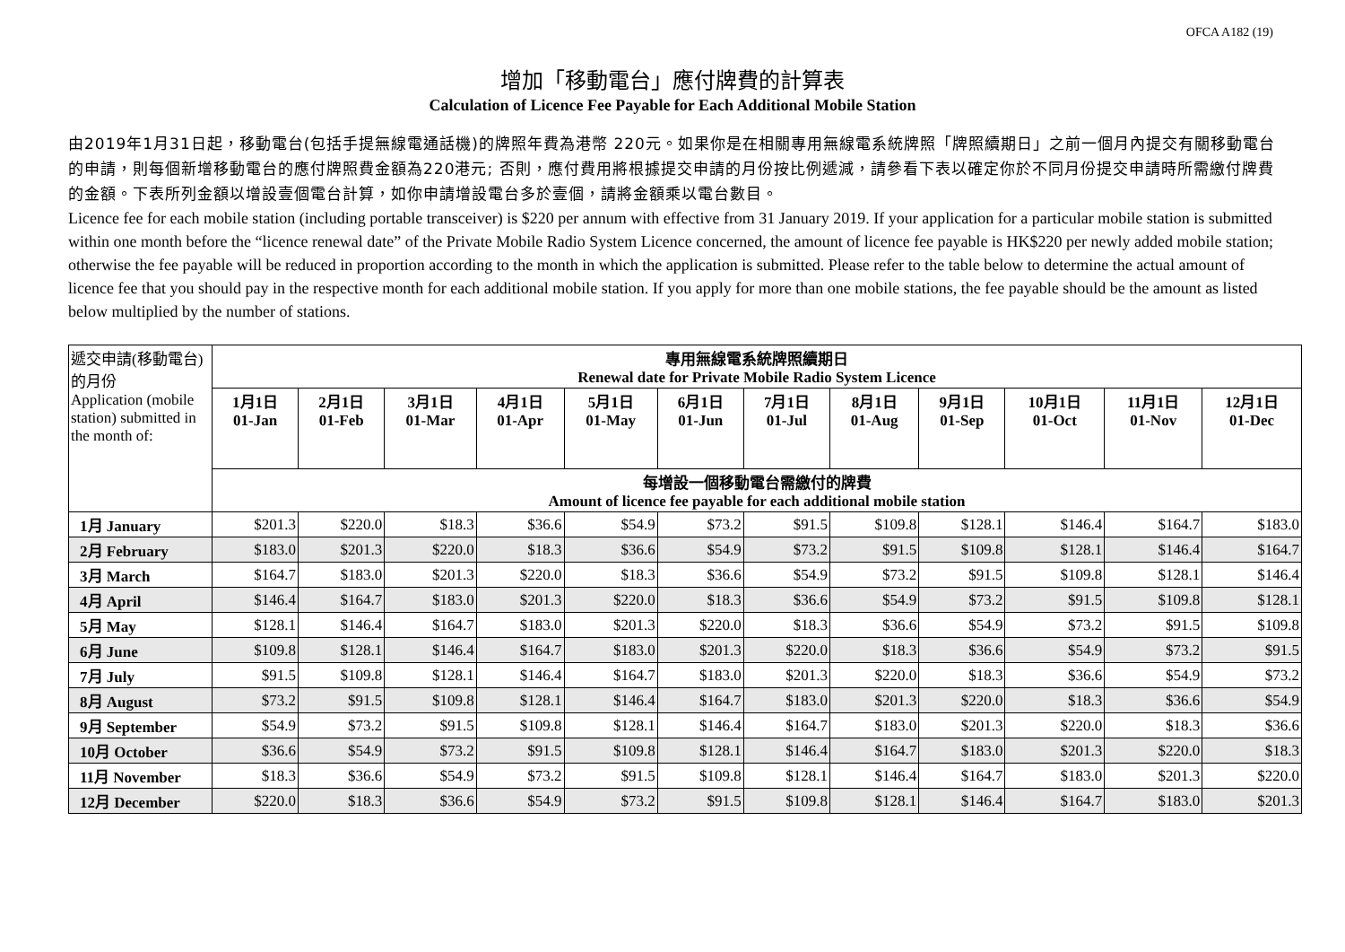OFCA A182 (19)
增加「移動電台」應付牌費的計算表
Calculation of Licence Fee Payable for Each Additional Mobile Station
由2019年1月31日起，移動電台(包括手提無線電通話機)的牌照年費為港幣 220元。如果你是在相關專用無線電系統牌照「牌照續期日」之前一個月內提交有關移動電台的申請，則每個新增移動電台的應付牌照費金額為220港元; 否則，應付費用將根據提交申請的月份按比例遞減，請參看下表以確定你於不同月份提交申請時所需繳付牌費的金額。下表所列金額以增設壹個電台計算，如你申請增設電台多於壹個，請將金額乘以電台數目。
Licence fee for each mobile station (including portable transceiver) is $220 per annum with effective from 31 January 2019. If your application for a particular mobile station is submitted within one month before the “licence renewal date” of the Private Mobile Radio System Licence concerned, the amount of licence fee payable is HK$220 per newly added mobile station; otherwise the fee payable will be reduced in proportion according to the month in which the application is submitted. Please refer to the table below to determine the actual amount of licence fee that you should pay in the respective month for each additional mobile station. If you apply for more than one mobile stations, the fee payable should be the amount as listed below multiplied by the number of stations.
| 遞交申請(移動電台)的月份 Application (mobile station) submitted in the month of: | 專用無線電系統牌照續期日 Renewal date for Private Mobile Radio System Licence | | | | | | | | | | | |
| | 1月1日 01-Jan | 2月1日 01-Feb | 3月1日 01-Mar | 4月1日 01-Apr | 5月1日 01-May | 6月1日 01-Jun | 7月1日 01-Jul | 8月1日 01-Aug | 9月1日 01-Sep | 10月1日 01-Oct | 11月1日 01-Nov | 12月1日 01-Dec |
| | 每增設一個移動電台需繳付的牌費 Amount of licence fee payable for each additional mobile station | | | | | | | | | | | |
| 1月 January | $201.3 | $220.0 | $18.3 | $36.6 | $54.9 | $73.2 | $91.5 | $109.8 | $128.1 | $146.4 | $164.7 | $183.0 |
| 2月 February | $183.0 | $201.3 | $220.0 | $18.3 | $36.6 | $54.9 | $73.2 | $91.5 | $109.8 | $128.1 | $146.4 | $164.7 |
| 3月 March | $164.7 | $183.0 | $201.3 | $220.0 | $18.3 | $36.6 | $54.9 | $73.2 | $91.5 | $109.8 | $128.1 | $146.4 |
| 4月 April | $146.4 | $164.7 | $183.0 | $201.3 | $220.0 | $18.3 | $36.6 | $54.9 | $73.2 | $91.5 | $109.8 | $128.1 |
| 5月 May | $128.1 | $146.4 | $164.7 | $183.0 | $201.3 | $220.0 | $18.3 | $36.6 | $54.9 | $73.2 | $91.5 | $109.8 |
| 6月 June | $109.8 | $128.1 | $146.4 | $164.7 | $183.0 | $201.3 | $220.0 | $18.3 | $36.6 | $54.9 | $73.2 | $91.5 |
| 7月 July | $91.5 | $109.8 | $128.1 | $146.4 | $164.7 | $183.0 | $201.3 | $220.0 | $18.3 | $36.6 | $54.9 | $73.2 |
| 8月 August | $73.2 | $91.5 | $109.8 | $128.1 | $146.4 | $164.7 | $183.0 | $201.3 | $220.0 | $18.3 | $36.6 | $54.9 |
| 9月 September | $54.9 | $73.2 | $91.5 | $109.8 | $128.1 | $146.4 | $164.7 | $183.0 | $201.3 | $220.0 | $18.3 | $36.6 |
| 10月 October | $36.6 | $54.9 | $73.2 | $91.5 | $109.8 | $128.1 | $146.4 | $164.7 | $183.0 | $201.3 | $220.0 | $18.3 |
| 11月 November | $18.3 | $36.6 | $54.9 | $73.2 | $91.5 | $109.8 | $128.1 | $146.4 | $164.7 | $183.0 | $201.3 | $220.0 |
| 12月 December | $220.0 | $18.3 | $36.6 | $54.9 | $73.2 | $91.5 | $109.8 | $128.1 | $146.4 | $164.7 | $183.0 | $201.3 |